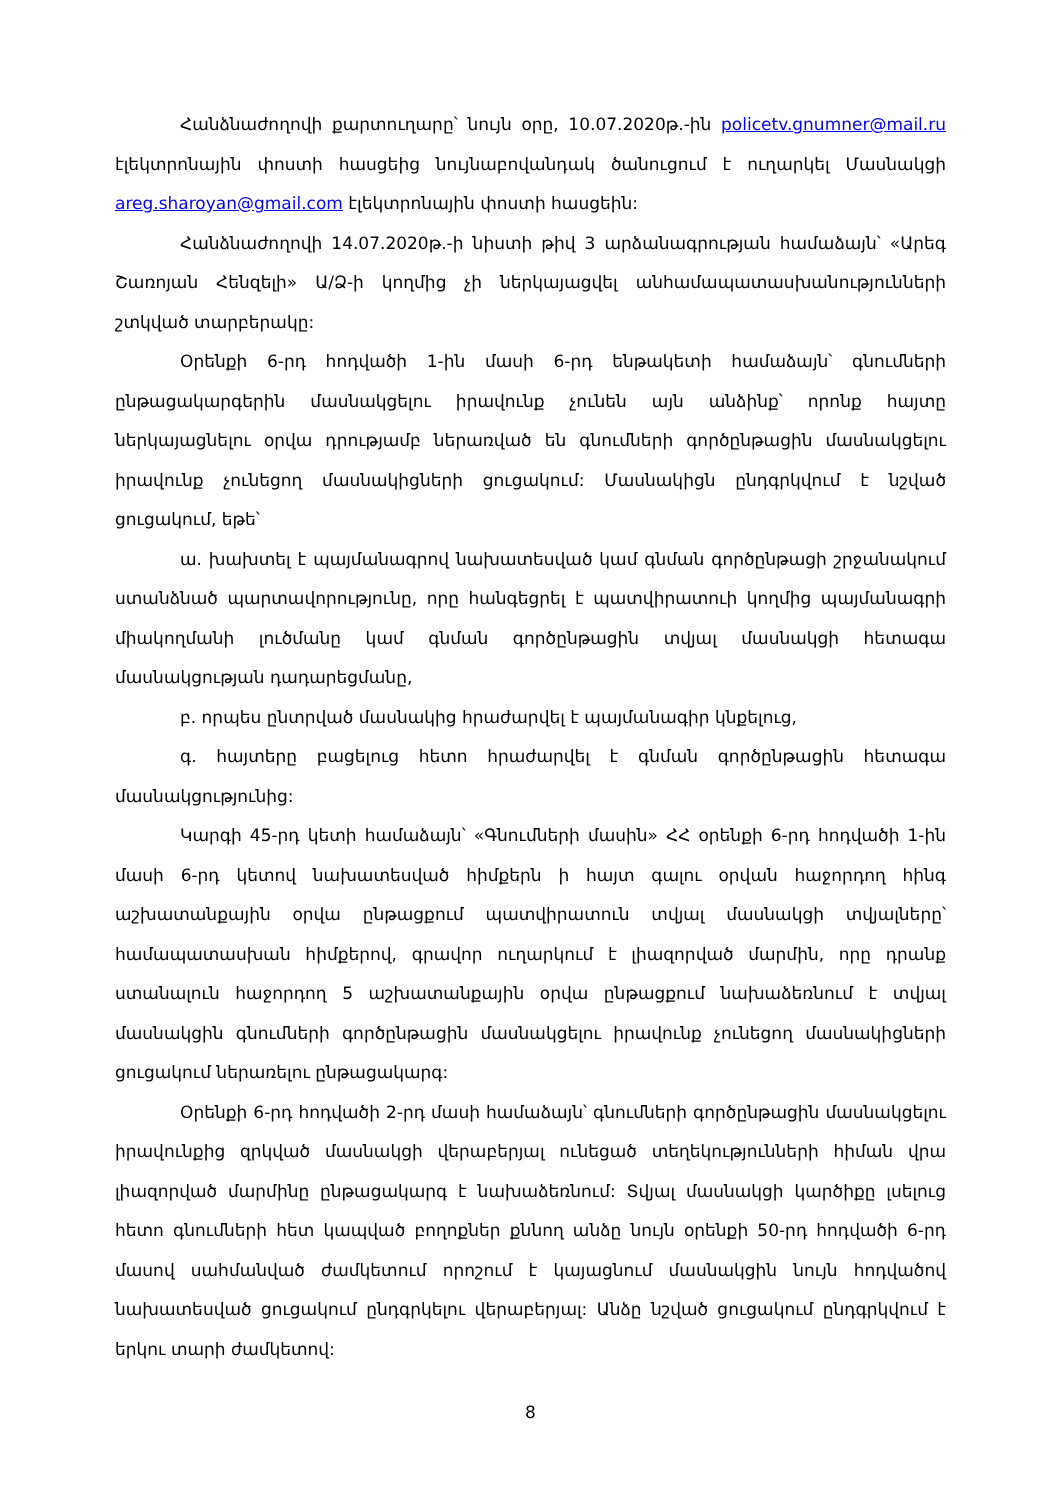Հանձնաժողովի քարտուղարը՝ նույն օրը, 10.07.2020թ.-ին policetv.gnumner@mail.ru էլեկտրոնային փոստի հասցեից նույնաբովանդակ ծանուցում է ուղարկել Մասնակցի areg.sharoyan@gmail.com էլեկտրոնային փոստի հասցեին:
Հանձնաժողովի 14.07.2020թ.-ի նիստի թիվ 3 արձանագրության համաձայն՝ «Արեգ Շառոյան Հենզելի» Ա/Ձ-ի կողմից չի ներկայացվել անհամապատասխանությունների շտկված տարբերակը:
Օրենքի 6-րդ հոդվածի 1-ին մասի 6-րդ ենթակետի համաձայն՝ գնումների ընթացակարգերին մասնակցելու իրավունք չունեն այն անձինք՝ որոնք հայտը ներկայացնելու օրվա դրությամբ ներառված են գնումների գործընթացին մասնակցելու իրավունք չունեցող մասնակիցների ցուցակում: Մասնակիցն ընդգրկվում է նշված ցուցակում, եթե՝
ա. խախտել է պայմանագրով նախատեսված կամ գնման գործընթացի շրջանակում ստանձնած պարտավորությունը, որը հանգեցրել է պատվիրատուի կողմից պայմանագրի միակողմանի լուծմանը կամ գնման գործընթացին տվյալ մասնակցի հետագա մասնակցության դադարեցմանը,
բ. որպես ընտրված մասնակից հրաժարվել է պայմանագիր կնքելուց,
գ. հայտերը բացելուց հետո հրաժարվել է գնման գործընթացին հետագա մասնակցությունից:
Կարգի 45-րդ կետի համաձայն՝ «Գնումների մասին» ՀՀ օրենքի 6-րդ հոդվածի 1-ին մասի 6-րդ կետով նախատեսված հիմքերն ի հայտ գալու օրվան հաջորդող հինգ աշխատանքային օրվա ընթացքում պատվիրատուն տվյալ մասնակցի տվյալները՝ համապատասխան հիմքերով, գրավոր ուղարկում է լիազորված մարմին, որը դրանք ստանալուն հաջորդող 5 աշխատանքային օրվա ընթացքում նախաձեռնում է տվյալ մասնակցին գնումների գործընթացին մասնակցելու իրավունք չունեցող մասնակիցների ցուցակում ներառելու ընթացակարգ:
Օրենքի 6-րդ հոդվածի 2-րդ մասի համաձայն՝ գնումների գործընթացին մասնակցելու իրավունքից զրկված մասնակցի վերաբերյալ ունեցած տեղեկությունների հիման վրա լիազորված մարմինը ընթացակարգ է նախաձեռնում: Տվյալ մասնակցի կարծիքը լսելուց հետո գնումների հետ կապված բողոքներ քննող անձը նույն օրենքի 50-րդ հոդվածի 6-րդ մասով սահմանված ժամկետում որոշում է կայացնում մասնակցին նույն հոդվածով նախատեսված ցուցակում ընդգրկելու վերաբերյալ: Անձը նշված ցուցակում ընդգրկվում է երկու տարի ժամկետով:
8